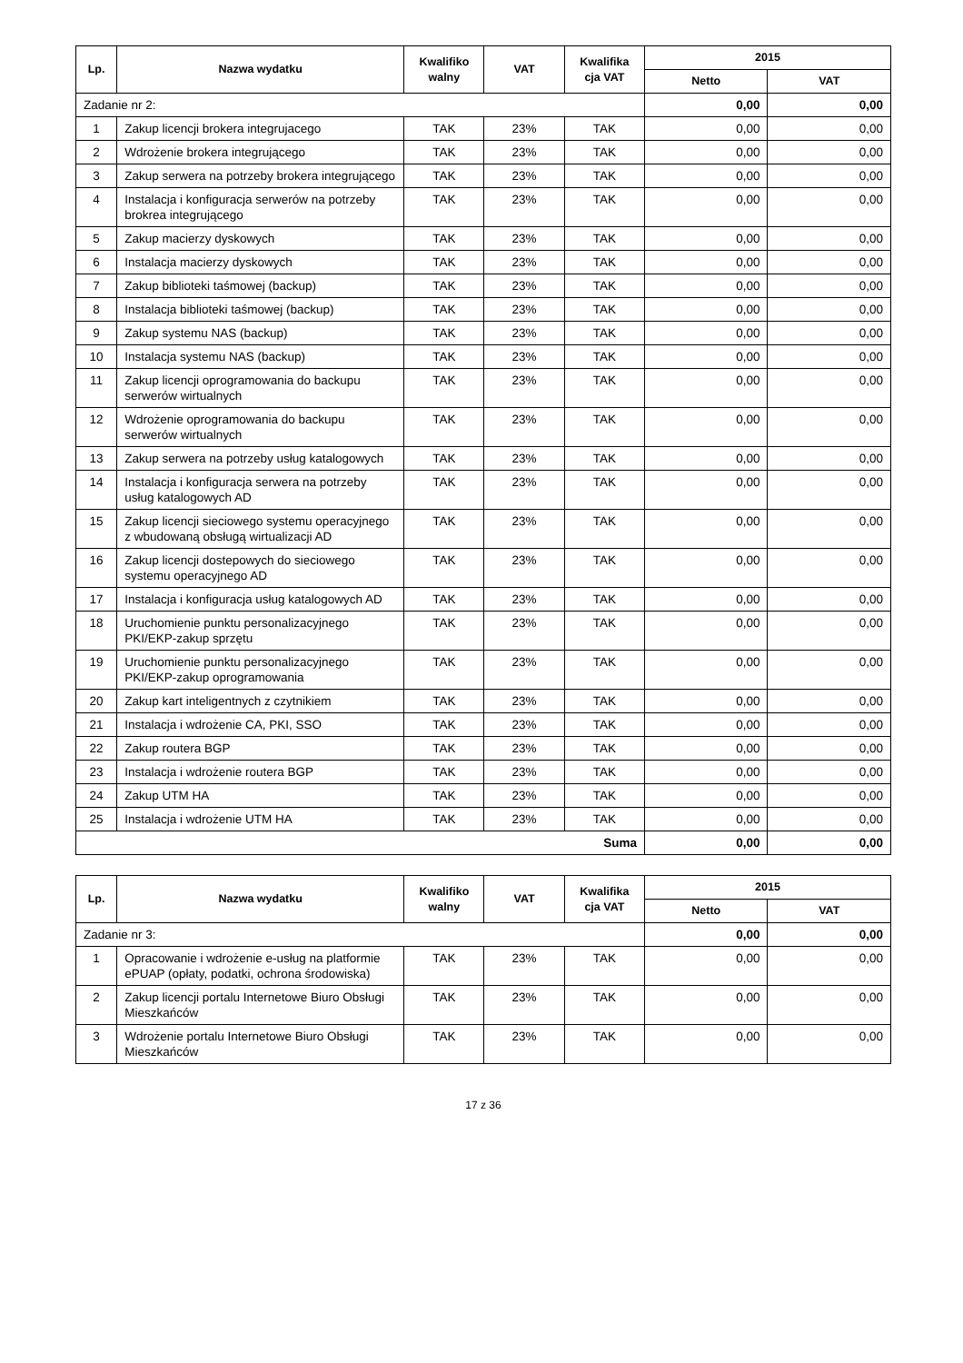| Lp. | Nazwa wydatku | Kwalifiko walny | VAT | Kwalifika cja VAT | 2015 | |
| --- | --- | --- | --- | --- | --- | --- |
| | | | | | Netto | VAT |
| Zadanie nr 2: | | | | | 0,00 | 0,00 |
| 1 | Zakup licencji brokera integrujacego | TAK | 23% | TAK | 0,00 | 0,00 |
| 2 | Wdrożenie brokera integrującego | TAK | 23% | TAK | 0,00 | 0,00 |
| 3 | Zakup serwera na potrzeby brokera integrującego | TAK | 23% | TAK | 0,00 | 0,00 |
| 4 | Instalacja i konfiguracja serwerów na potrzeby brokrea integrującego | TAK | 23% | TAK | 0,00 | 0,00 |
| 5 | Zakup macierzy dyskowych | TAK | 23% | TAK | 0,00 | 0,00 |
| 6 | Instalacja macierzy dyskowych | TAK | 23% | TAK | 0,00 | 0,00 |
| 7 | Zakup biblioteki taśmowej (backup) | TAK | 23% | TAK | 0,00 | 0,00 |
| 8 | Instalacja biblioteki taśmowej (backup) | TAK | 23% | TAK | 0,00 | 0,00 |
| 9 | Zakup systemu NAS (backup) | TAK | 23% | TAK | 0,00 | 0,00 |
| 10 | Instalacja systemu NAS (backup) | TAK | 23% | TAK | 0,00 | 0,00 |
| 11 | Zakup licencji oprogramowania do backupu serwerów wirtualnych | TAK | 23% | TAK | 0,00 | 0,00 |
| 12 | Wdrożenie oprogramowania do backupu serwerów wirtualnych | TAK | 23% | TAK | 0,00 | 0,00 |
| 13 | Zakup serwera na potrzeby usług katalogowych | TAK | 23% | TAK | 0,00 | 0,00 |
| 14 | Instalacja i konfiguracja serwera na potrzeby usług katalogowych AD | TAK | 23% | TAK | 0,00 | 0,00 |
| 15 | Zakup licencji sieciowego systemu operacyjnego z wbudowaną obsługą wirtualizacji AD | TAK | 23% | TAK | 0,00 | 0,00 |
| 16 | Zakup licencji dostepowych do sieciowego systemu operacyjnego AD | TAK | 23% | TAK | 0,00 | 0,00 |
| 17 | Instalacja i konfiguracja usług katalogowych AD | TAK | 23% | TAK | 0,00 | 0,00 |
| 18 | Uruchomienie punktu personalizacyjnego PKI/EKP-zakup sprzętu | TAK | 23% | TAK | 0,00 | 0,00 |
| 19 | Uruchomienie punktu personalizacyjnego PKI/EKP-zakup oprogramowania | TAK | 23% | TAK | 0,00 | 0,00 |
| 20 | Zakup kart inteligentnych z czytnikiem | TAK | 23% | TAK | 0,00 | 0,00 |
| 21 | Instalacja i wdrożenie CA, PKI, SSO | TAK | 23% | TAK | 0,00 | 0,00 |
| 22 | Zakup routera BGP | TAK | 23% | TAK | 0,00 | 0,00 |
| 23 | Instalacja i wdrożenie routera BGP | TAK | 23% | TAK | 0,00 | 0,00 |
| 24 | Zakup UTM HA | TAK | 23% | TAK | 0,00 | 0,00 |
| 25 | Instalacja i wdrożenie UTM HA | TAK | 23% | TAK | 0,00 | 0,00 |
| Suma | | | | | 0,00 | 0,00 |
| Lp. | Nazwa wydatku | Kwalifiko walny | VAT | Kwalifika cja VAT | 2015 | |
| --- | --- | --- | --- | --- | --- | --- |
| | | | | | Netto | VAT |
| Zadanie nr 3: | | | | | 0,00 | 0,00 |
| 1 | Opracowanie i wdrożenie e-usług na platformie ePUAP (opłaty, podatki, ochrona środowiska) | TAK | 23% | TAK | 0,00 | 0,00 |
| 2 | Zakup licencji portalu Internetowe Biuro Obsługi Mieszkańców | TAK | 23% | TAK | 0,00 | 0,00 |
| 3 | Wdrożenie portalu Internetowe Biuro Obsługi Mieszkańców | TAK | 23% | TAK | 0,00 | 0,00 |
17 z 36